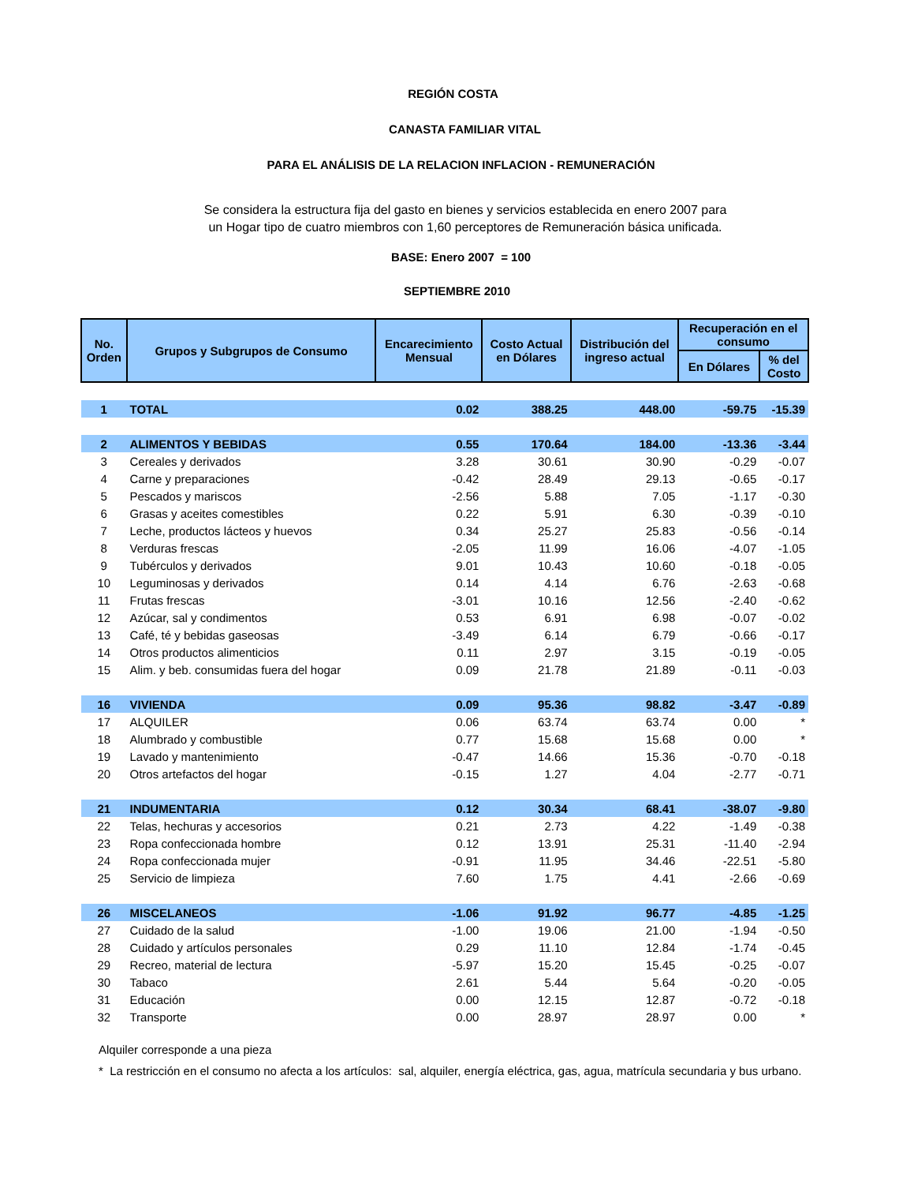REGIÓN COSTA
CANASTA FAMILIAR VITAL
PARA EL ANÁLISIS DE LA RELACION INFLACION - REMUNERACIÓN
Se considera la estructura fija del gasto en bienes y servicios establecida en enero 2007 para un Hogar tipo de cuatro miembros con 1,60 perceptores de Remuneración básica unificada.
BASE: Enero 2007 = 100
SEPTIEMBRE 2010
| No. Orden | Grupos y Subgrupos de Consumo | Encarecimiento Mensual | Costo Actual en Dólares | Distribución del ingreso actual | Recuperación en el consumo | |
| --- | --- | --- | --- | --- | --- | --- |
| | | | | | En Dólares | % del Costo |
| 1 | TOTAL | 0.02 | 388.25 | 448.00 | -59.75 | -15.39 |
| 2 | ALIMENTOS Y BEBIDAS | 0.55 | 170.64 | 184.00 | -13.36 | -3.44 |
| 3 | Cereales y derivados | 3.28 | 30.61 | 30.90 | -0.29 | -0.07 |
| 4 | Carne y preparaciones | -0.42 | 28.49 | 29.13 | -0.65 | -0.17 |
| 5 | Pescados y mariscos | -2.56 | 5.88 | 7.05 | -1.17 | -0.30 |
| 6 | Grasas y aceites comestibles | 0.22 | 5.91 | 6.30 | -0.39 | -0.10 |
| 7 | Leche, productos lácteos y huevos | 0.34 | 25.27 | 25.83 | -0.56 | -0.14 |
| 8 | Verduras frescas | -2.05 | 11.99 | 16.06 | -4.07 | -1.05 |
| 9 | Tubérculos y derivados | 9.01 | 10.43 | 10.60 | -0.18 | -0.05 |
| 10 | Leguminosas y derivados | 0.14 | 4.14 | 6.76 | -2.63 | -0.68 |
| 11 | Frutas frescas | -3.01 | 10.16 | 12.56 | -2.40 | -0.62 |
| 12 | Azúcar, sal y condimentos | 0.53 | 6.91 | 6.98 | -0.07 | -0.02 |
| 13 | Café, té y bebidas gaseosas | -3.49 | 6.14 | 6.79 | -0.66 | -0.17 |
| 14 | Otros productos alimenticios | 0.11 | 2.97 | 3.15 | -0.19 | -0.05 |
| 15 | Alim. y beb. consumidas fuera del hogar | 0.09 | 21.78 | 21.89 | -0.11 | -0.03 |
| 16 | VIVIENDA | 0.09 | 95.36 | 98.82 | -3.47 | -0.89 |
| 17 | ALQUILER | 0.06 | 63.74 | 63.74 | 0.00 | * |
| 18 | Alumbrado y combustible | 0.77 | 15.68 | 15.68 | 0.00 | * |
| 19 | Lavado y mantenimiento | -0.47 | 14.66 | 15.36 | -0.70 | -0.18 |
| 20 | Otros artefactos del hogar | -0.15 | 1.27 | 4.04 | -2.77 | -0.71 |
| 21 | INDUMENTARIA | 0.12 | 30.34 | 68.41 | -38.07 | -9.80 |
| 22 | Telas, hechuras y accesorios | 0.21 | 2.73 | 4.22 | -1.49 | -0.38 |
| 23 | Ropa confeccionada hombre | 0.12 | 13.91 | 25.31 | -11.40 | -2.94 |
| 24 | Ropa confeccionada mujer | -0.91 | 11.95 | 34.46 | -22.51 | -5.80 |
| 25 | Servicio de limpieza | 7.60 | 1.75 | 4.41 | -2.66 | -0.69 |
| 26 | MISCELANEOS | -1.06 | 91.92 | 96.77 | -4.85 | -1.25 |
| 27 | Cuidado de la salud | -1.00 | 19.06 | 21.00 | -1.94 | -0.50 |
| 28 | Cuidado y artículos personales | 0.29 | 11.10 | 12.84 | -1.74 | -0.45 |
| 29 | Recreo, material de lectura | -5.97 | 15.20 | 15.45 | -0.25 | -0.07 |
| 30 | Tabaco | 2.61 | 5.44 | 5.64 | -0.20 | -0.05 |
| 31 | Educación | 0.00 | 12.15 | 12.87 | -0.72 | -0.18 |
| 32 | Transporte | 0.00 | 28.97 | 28.97 | 0.00 | * |
Alquiler corresponde a una pieza
* La restricción en el consumo no afecta a los artículos: sal, alquiler, energía eléctrica, gas, agua, matrícula secundaria y bus urbano.